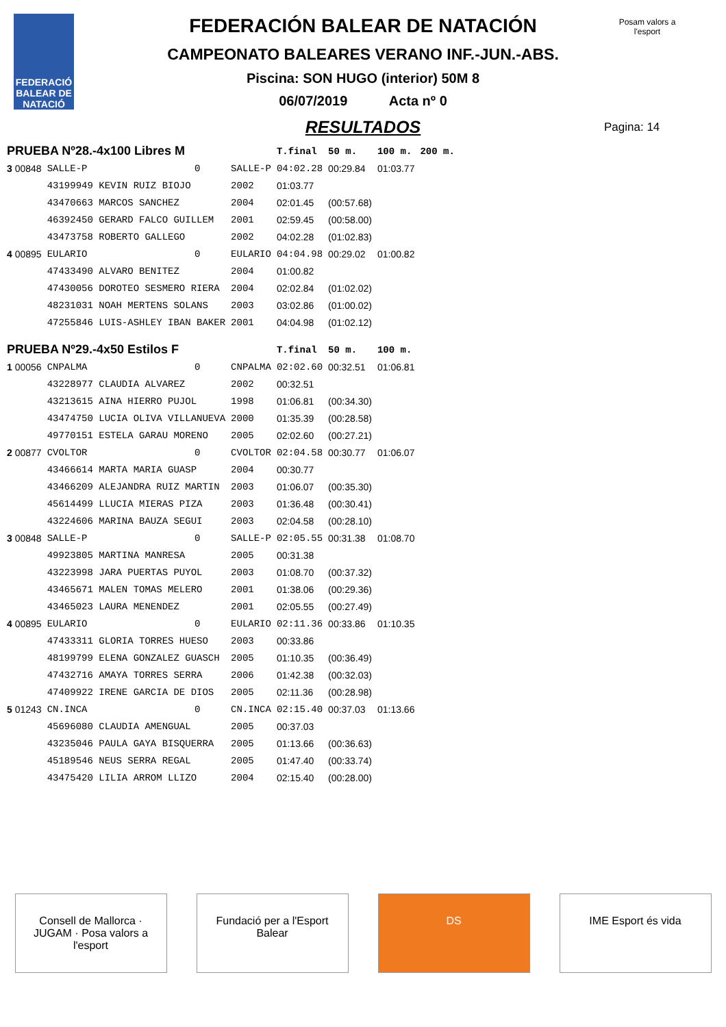FEDERACIÓ BALEAR DE NATACIÓ
Posam valors a l'esport
FEDERACIÓN BALEAR DE NATACIÓN
CAMPEONATO BALEARES VERANO INF.-JUN.-ABS.
Piscina: SON HUGO (interior) 50M 8
06/07/2019 Acta nº 0
RESULTADOS
Pagina: 14
| PRUEBA Nº28.-4x100 Libres M | | | | T.final | 50 m. | 100 m. | 200 m. |
| 3 00848 | SALLE-P | 0 | SALLE-P | 04:02.28 | 00:29.84 | 01:03.77 | |
| | 43199949 KEVIN RUIZ BIOJO | | 2002 | 01:03.77 | | | |
| | 43470663 MARCOS SANCHEZ | | 2004 | 02:01.45 | (00:57.68) | | |
| | 46392450 GERARD FALCO GUILLEM | | 2001 | 02:59.45 | (00:58.00) | | |
| | 43473758 ROBERTO GALLEGO | | 2002 | 04:02.28 | (01:02.83) | | |
| 4 00895 | EULARIO | 0 | EULARIO | 04:04.98 | 00:29.02 | 01:00.82 | |
| | 47433490 ALVARO BENITEZ | | 2004 | 01:00.82 | | | |
| | 47430056 DOROTEO SESMERO RIERA | | 2004 | 02:02.84 | (01:02.02) | | |
| | 48231031 NOAH MERTENS SOLANS | | 2003 | 03:02.86 | (01:00.02) | | |
| | 47255846 LUIS-ASHLEY IBAN BAKER | | 2001 | 04:04.98 | (01:02.12) | | |
| PRUEBA Nº29.-4x50 Estilos F | | | | T.final | 50 m. | 100 m. | |
| 1 00056 | CNPALMA | 0 | CNPALMA | 02:02.60 | 00:32.51 | 01:06.81 | |
| | 43228977 CLAUDIA ALVAREZ | | 2002 | 00:32.51 | | | |
| | 43213615 AINA HIERRO PUJOL | | 1998 | 01:06.81 | (00:34.30) | | |
| | 43474750 LUCIA OLIVA VILLANUEVA | | 2000 | 01:35.39 | (00:28.58) | | |
| | 49770151 ESTELA GARAU MORENO | | 2005 | 02:02.60 | (00:27.21) | | |
| 2 00877 | CVOLTOR | 0 | CVOLTOR | 02:04.58 | 00:30.77 | 01:06.07 | |
| | 43466614 MARTA MARIA GUASP | | 2004 | 00:30.77 | | | |
| | 43466209 ALEJANDRA RUIZ MARTIN | | 2003 | 01:06.07 | (00:35.30) | | |
| | 45614499 LLUCIA MIERAS PIZA | | 2003 | 01:36.48 | (00:30.41) | | |
| | 43224606 MARINA BAUZA SEGUI | | 2003 | 02:04.58 | (00:28.10) | | |
| 3 00848 | SALLE-P | 0 | SALLE-P | 02:05.55 | 00:31.38 | 01:08.70 | |
| | 49923805 MARTINA MANRESA | | 2005 | 00:31.38 | | | |
| | 43223998 JARA PUERTAS PUYOL | | 2003 | 01:08.70 | (00:37.32) | | |
| | 43465671 MALEN TOMAS MELERO | | 2001 | 01:38.06 | (00:29.36) | | |
| | 43465023 LAURA MENENDEZ | | 2001 | 02:05.55 | (00:27.49) | | |
| 4 00895 | EULARIO | 0 | EULARIO | 02:11.36 | 00:33.86 | 01:10.35 | |
| | 47433311 GLORIA TORRES HUESO | | 2003 | 00:33.86 | | | |
| | 48199799 ELENA GONZALEZ GUASCH | | 2005 | 01:10.35 | (00:36.49) | | |
| | 47432716 AMAYA TORRES SERRA | | 2006 | 01:42.38 | (00:32.03) | | |
| | 47409922 IRENE GARCIA DE DIOS | | 2005 | 02:11.36 | (00:28.98) | | |
| 5 01243 | CN.INCA | 0 | CN.INCA | 02:15.40 | 00:37.03 | 01:13.66 | |
| | 45696080 CLAUDIA AMENGUAL | | 2005 | 00:37.03 | | | |
| | 43235046 PAULA GAYA BISQUERRA | | 2005 | 01:13.66 | (00:36.63) | | |
| | 45189546 NEUS SERRA REGAL | | 2005 | 01:47.40 | (00:33.74) | | |
| | 43475420 LILIA ARROM LLIZO | | 2004 | 02:15.40 | (00:28.00) | | |
Consell de Mallorca · JUGAM · Posa valors a l'esport
Fundació per a l'Esport Balear
DS IME Esport és vida